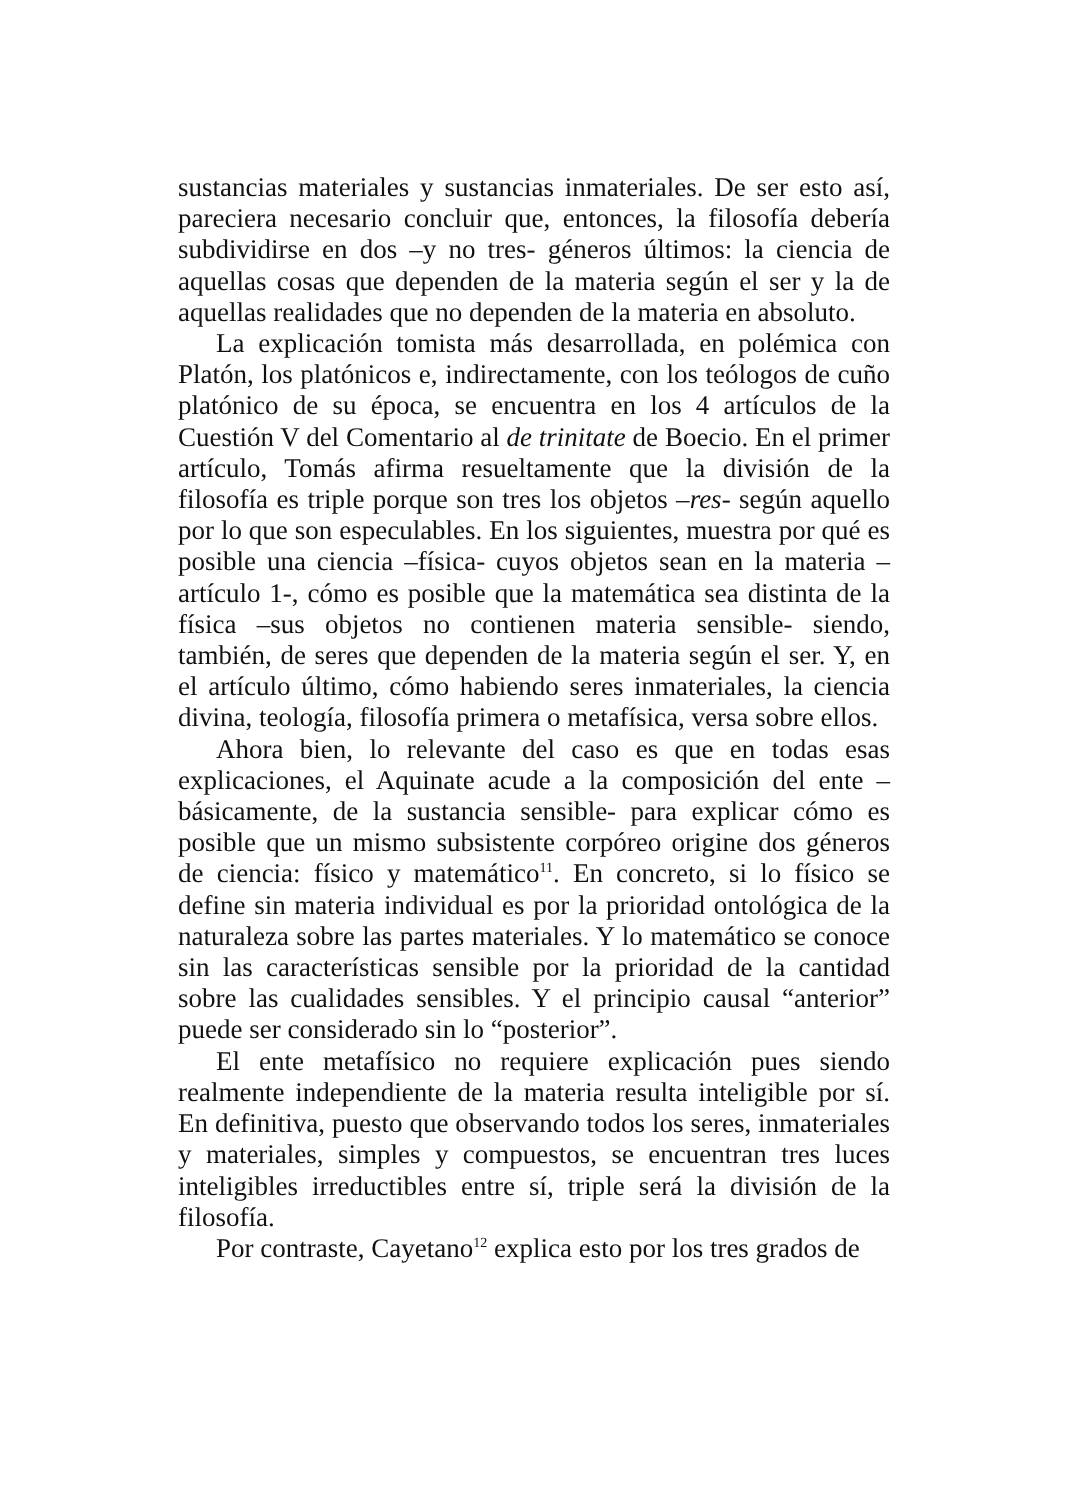sustancias materiales y sustancias inmateriales. De ser esto así, pareciera necesario concluir que, entonces, la filosofía debería subdividirse en dos –y no tres- géneros últimos: la ciencia de aquellas cosas que dependen de la materia según el ser y la de aquellas realidades que no dependen de la materia en absoluto.
La explicación tomista más desarrollada, en polémica con Platón, los platónicos e, indirectamente, con los teólogos de cuño platónico de su época, se encuentra en los 4 artículos de la Cuestión V del Comentario al de trinitate de Boecio. En el primer artículo, Tomás afirma resueltamente que la división de la filosofía es triple porque son tres los objetos –res- según aquello por lo que son especulables. En los siguientes, muestra por qué es posible una ciencia –física- cuyos objetos sean en la materia –artículo 1-, cómo es posible que la matemática sea distinta de la física –sus objetos no contienen materia sensible- siendo, también, de seres que dependen de la materia según el ser. Y, en el artículo último, cómo habiendo seres inmateriales, la ciencia divina, teología, filosofía primera o metafísica, versa sobre ellos.
Ahora bien, lo relevante del caso es que en todas esas explicaciones, el Aquinate acude a la composición del ente –básicamente, de la sustancia sensible- para explicar cómo es posible que un mismo subsistente corpóreo origine dos géneros de ciencia: físico y matemático<sup>11</sup>. En concreto, si lo físico se define sin materia individual es por la prioridad ontológica de la naturaleza sobre las partes materiales. Y lo matemático se conoce sin las características sensible por la prioridad de la cantidad sobre las cualidades sensibles. Y el principio causal “anterior” puede ser considerado sin lo “posterior”.
El ente metafísico no requiere explicación pues siendo realmente independiente de la materia resulta inteligible por sí. En definitiva, puesto que observando todos los seres, inmateriales y materiales, simples y compuestos, se encuentran tres luces inteligibles irreductibles entre sí, triple será la división de la filosofía.
Por contraste, Cayetano<sup>12</sup> explica esto por los tres grados de